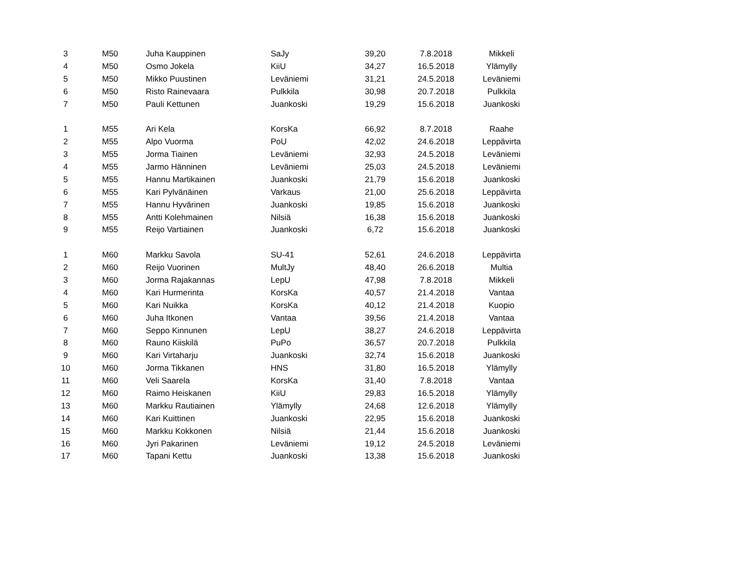| 3 | M50 | Juha Kauppinen | SaJy | 39,20 | 7.8.2018 | Mikkeli |
| 4 | M50 | Osmo Jokela | KiiU | 34,27 | 16.5.2018 | Ylämylly |
| 5 | M50 | Mikko Puustinen | Leväniemi | 31,21 | 24.5.2018 | Leväniemi |
| 6 | M50 | Risto Rainevaara | Pulkkila | 30,98 | 20.7.2018 | Pulkkila |
| 7 | M50 | Pauli Kettunen | Juankoski | 19,29 | 15.6.2018 | Juankoski |
| 1 | M55 | Ari Kela | KorsKa | 66,92 | 8.7.2018 | Raahe |
| 2 | M55 | Alpo Vuorma | PoU | 42,02 | 24.6.2018 | Leppävirta |
| 3 | M55 | Jorma Tiainen | Leväniemi | 32,93 | 24.5.2018 | Leväniemi |
| 4 | M55 | Jarmo Hänninen | Leväniemi | 25,03 | 24.5.2018 | Leväniemi |
| 5 | M55 | Hannu Martikainen | Juankoski | 21,79 | 15.6.2018 | Juankoski |
| 6 | M55 | Kari Pylvänäinen | Varkaus | 21,00 | 25.6.2018 | Leppävirta |
| 7 | M55 | Hannu Hyvärinen | Juankoski | 19,85 | 15.6.2018 | Juankoski |
| 8 | M55 | Antti Kolehmainen | Nilsiä | 16,38 | 15.6.2018 | Juankoski |
| 9 | M55 | Reijo Vartiainen | Juankoski | 6,72 | 15.6.2018 | Juankoski |
| 1 | M60 | Markku Savola | SU-41 | 52,61 | 24.6.2018 | Leppävirta |
| 2 | M60 | Reijo Vuorinen | MultJy | 48,40 | 26.6.2018 | Multia |
| 3 | M60 | Jorma Rajakannas | LepU | 47,98 | 7.8.2018 | Mikkeli |
| 4 | M60 | Kari Hurmerinta | KorsKa | 40,57 | 21.4.2018 | Vantaa |
| 5 | M60 | Kari Nuikka | KorsKa | 40,12 | 21.4.2018 | Kuopio |
| 6 | M60 | Juha Itkonen | Vantaa | 39,56 | 21.4.2018 | Vantaa |
| 7 | M60 | Seppo Kinnunen | LepU | 38,27 | 24.6.2018 | Leppävirta |
| 8 | M60 | Rauno Kiiskilä | PuPo | 36,57 | 20.7.2018 | Pulkkila |
| 9 | M60 | Kari Virtaharju | Juankoski | 32,74 | 15.6.2018 | Juankoski |
| 10 | M60 | Jorma Tikkanen | HNS | 31,80 | 16.5.2018 | Ylämylly |
| 11 | M60 | Veli Saarela | KorsKa | 31,40 | 7.8.2018 | Vantaa |
| 12 | M60 | Raimo Heiskanen | KiiU | 29,83 | 16.5.2018 | Ylämylly |
| 13 | M60 | Markku Rautiainen | Ylämylly | 24,68 | 12.6.2018 | Ylämylly |
| 14 | M60 | Kari Kuittinen | Juankoski | 22,95 | 15.6.2018 | Juankoski |
| 15 | M60 | Markku Kokkonen | Nilsiä | 21,44 | 15.6.2018 | Juankoski |
| 16 | M60 | Jyri Pakarinen | Leväniemi | 19,12 | 24.5.2018 | Leväniemi |
| 17 | M60 | Tapani Kettu | Juankoski | 13,38 | 15.6.2018 | Juankoski |